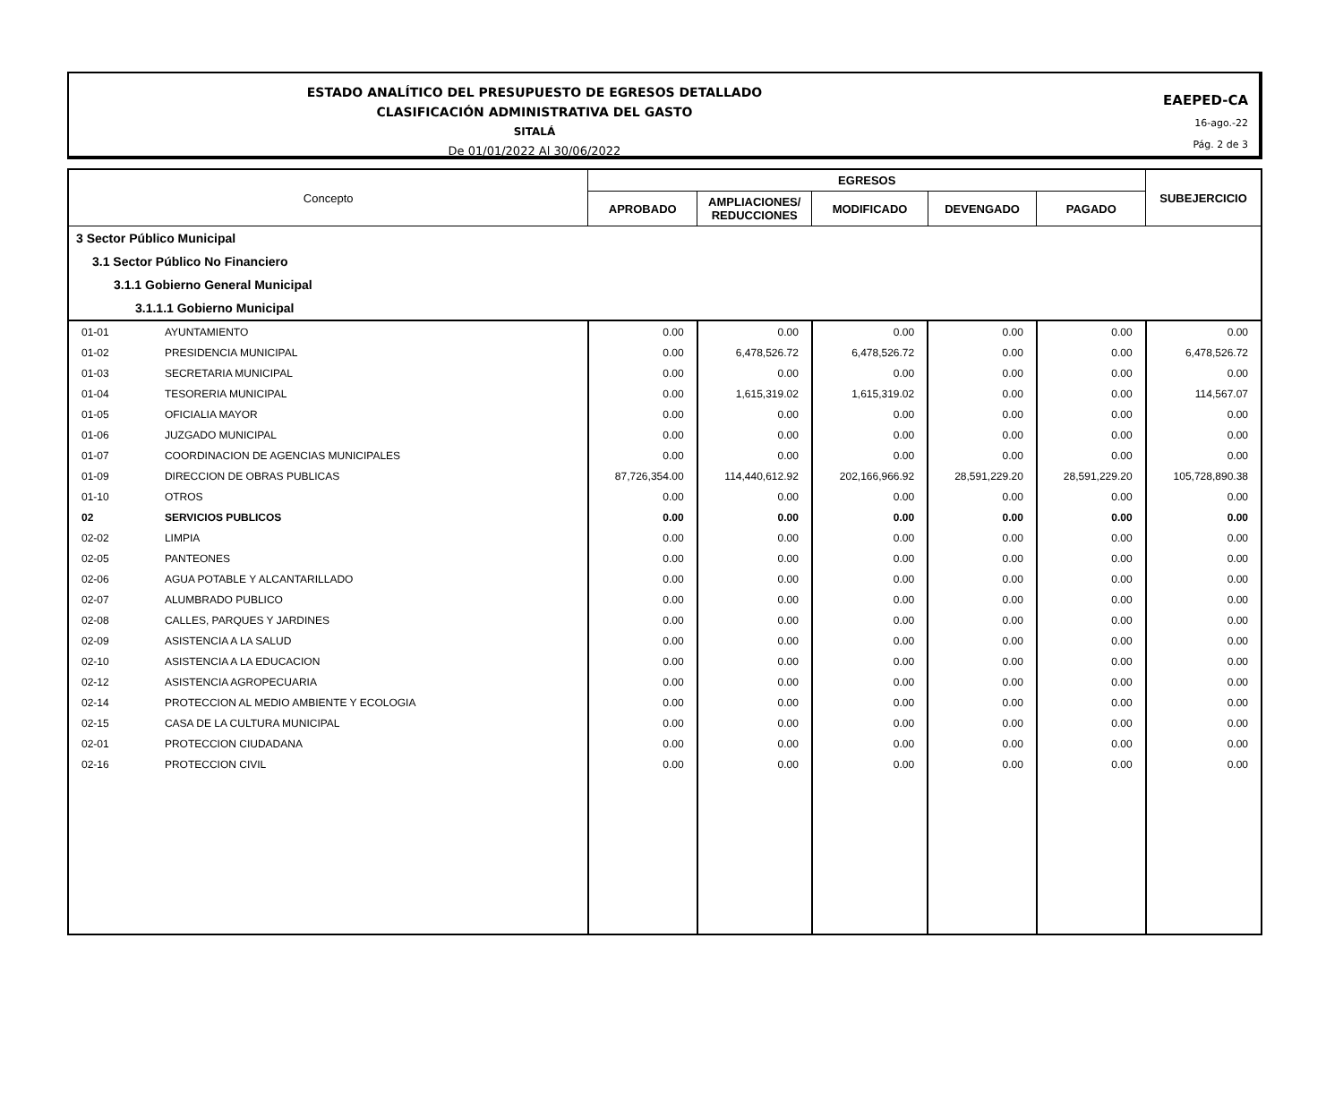ESTADO ANALÍTICO DEL PRESUPUESTO DE EGRESOS DETALLADO
CLASIFICACIÓN ADMINISTRATIVA DEL GASTO
SITALÁ
De 01/01/2022 Al 30/06/2022
EAEPED-CA
16-ago.-22
Pág. 2 de 3
| Concepto | | EGRESOS | | | | | SUBEJERCICIO |
| --- | --- | --- | --- | --- | --- | --- | --- |
| | | APROBADO | AMPLIACIONES/ REDUCCIONES | MODIFICADO | DEVENGADO | PAGADO | |
| 3 Sector Público Municipal | | | | | | | |
| 3.1 Sector Público No Financiero | | | | | | | |
| 3.1.1 Gobierno General Municipal | | | | | | | |
| 3.1.1.1 Gobierno Municipal | | | | | | | |
| 01-01 | AYUNTAMIENTO | 0.00 | 0.00 | 0.00 | 0.00 | 0.00 | 0.00 |
| 01-02 | PRESIDENCIA MUNICIPAL | 0.00 | 6,478,526.72 | 6,478,526.72 | 0.00 | 0.00 | 6,478,526.72 |
| 01-03 | SECRETARIA MUNICIPAL | 0.00 | 0.00 | 0.00 | 0.00 | 0.00 | 0.00 |
| 01-04 | TESORERIA MUNICIPAL | 0.00 | 1,615,319.02 | 1,615,319.02 | 0.00 | 0.00 | 114,567.07 |
| 01-05 | OFICIALIA MAYOR | 0.00 | 0.00 | 0.00 | 0.00 | 0.00 | 0.00 |
| 01-06 | JUZGADO MUNICIPAL | 0.00 | 0.00 | 0.00 | 0.00 | 0.00 | 0.00 |
| 01-07 | COORDINACION DE AGENCIAS MUNICIPALES | 0.00 | 0.00 | 0.00 | 0.00 | 0.00 | 0.00 |
| 01-09 | DIRECCION DE OBRAS PUBLICAS | 87,726,354.00 | 114,440,612.92 | 202,166,966.92 | 28,591,229.20 | 28,591,229.20 | 105,728,890.38 |
| 01-10 | OTROS | 0.00 | 0.00 | 0.00 | 0.00 | 0.00 | 0.00 |
| 02 | SERVICIOS PUBLICOS | 0.00 | 0.00 | 0.00 | 0.00 | 0.00 | 0.00 |
| 02-02 | LIMPIA | 0.00 | 0.00 | 0.00 | 0.00 | 0.00 | 0.00 |
| 02-05 | PANTEONES | 0.00 | 0.00 | 0.00 | 0.00 | 0.00 | 0.00 |
| 02-06 | AGUA POTABLE Y ALCANTARILLADO | 0.00 | 0.00 | 0.00 | 0.00 | 0.00 | 0.00 |
| 02-07 | ALUMBRADO PUBLICO | 0.00 | 0.00 | 0.00 | 0.00 | 0.00 | 0.00 |
| 02-08 | CALLES, PARQUES Y JARDINES | 0.00 | 0.00 | 0.00 | 0.00 | 0.00 | 0.00 |
| 02-09 | ASISTENCIA A LA SALUD | 0.00 | 0.00 | 0.00 | 0.00 | 0.00 | 0.00 |
| 02-10 | ASISTENCIA A LA EDUCACION | 0.00 | 0.00 | 0.00 | 0.00 | 0.00 | 0.00 |
| 02-12 | ASISTENCIA AGROPECUARIA | 0.00 | 0.00 | 0.00 | 0.00 | 0.00 | 0.00 |
| 02-14 | PROTECCION AL MEDIO AMBIENTE Y ECOLOGIA | 0.00 | 0.00 | 0.00 | 0.00 | 0.00 | 0.00 |
| 02-15 | CASA DE LA CULTURA MUNICIPAL | 0.00 | 0.00 | 0.00 | 0.00 | 0.00 | 0.00 |
| 02-01 | PROTECCION CIUDADANA | 0.00 | 0.00 | 0.00 | 0.00 | 0.00 | 0.00 |
| 02-16 | PROTECCION CIVIL | 0.00 | 0.00 | 0.00 | 0.00 | 0.00 | 0.00 |